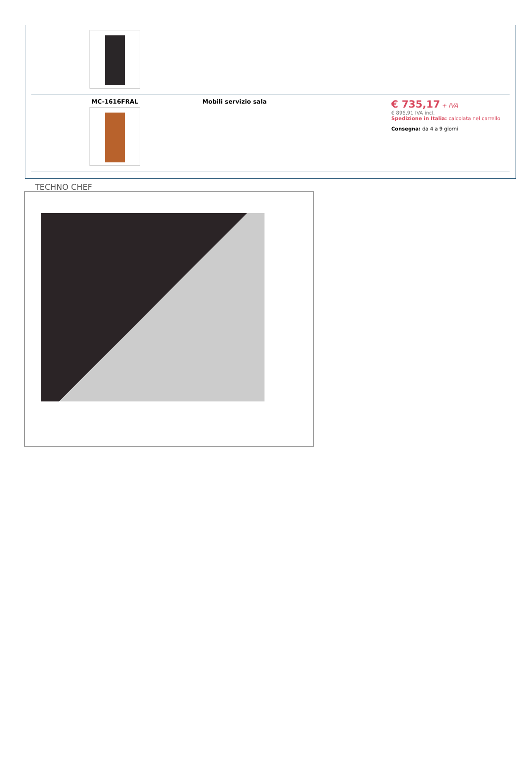| MC-1616FRAL | Mobili servizio sala | € 735,17 + IVA € 896,91 IVA incl. Spedizione in Italia: calcolata nel carrello Consegna: da 4 a 9 giorni |
TECHNO CHEF